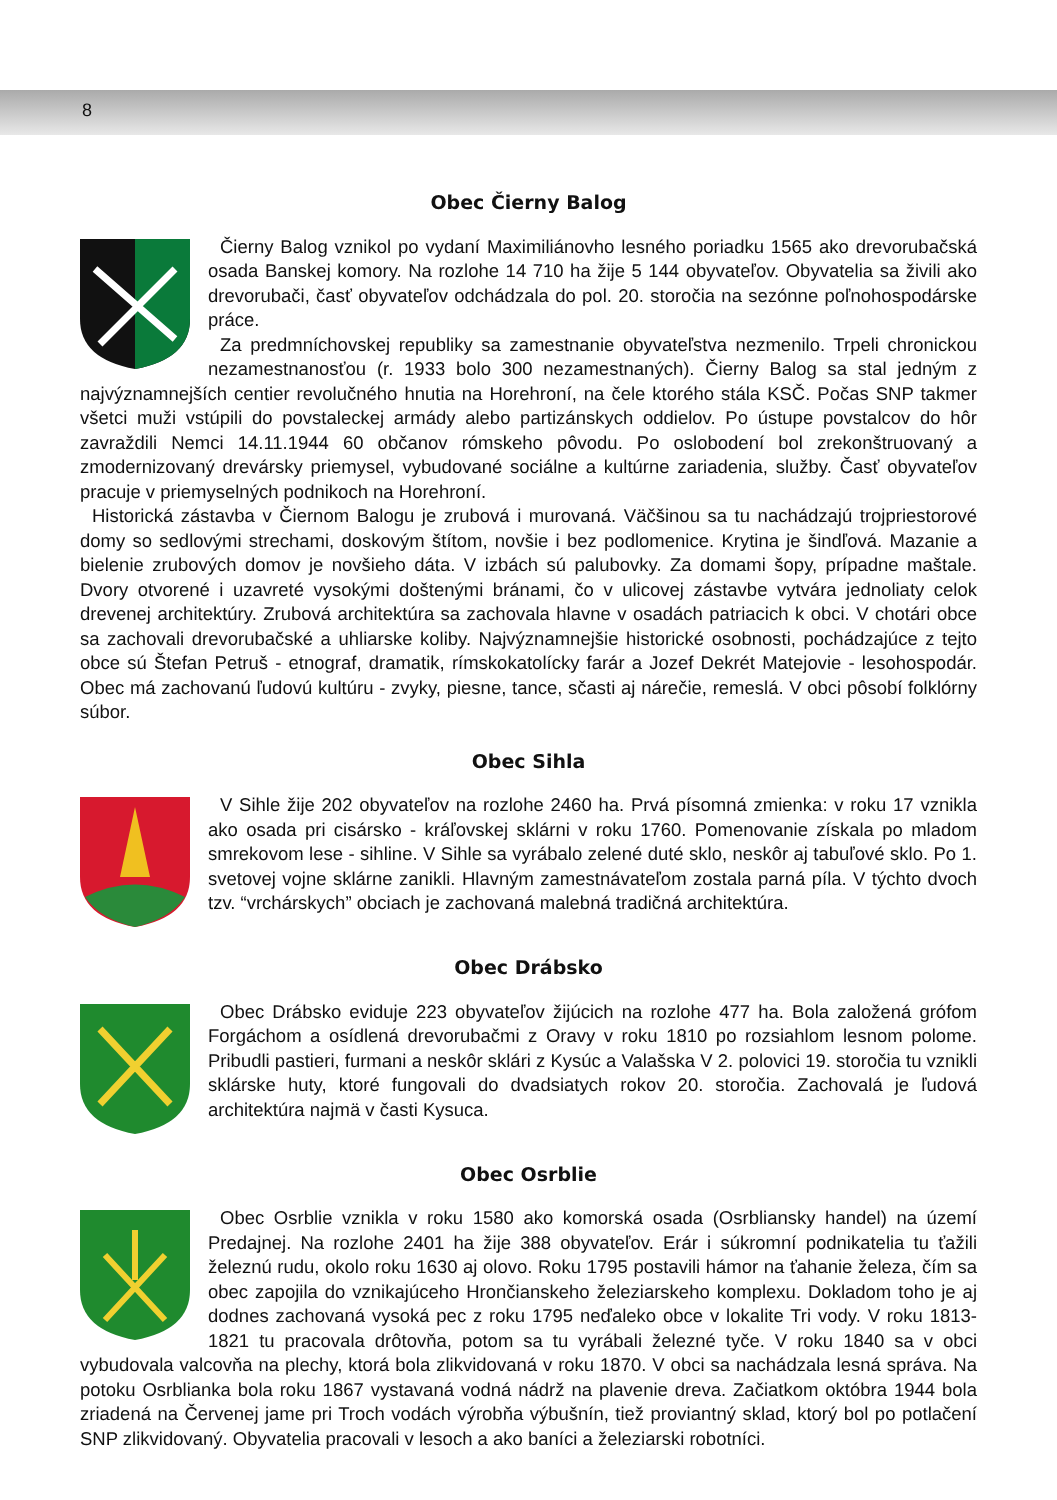8
Obec Čierny Balog
Čierny Balog vznikol po vydaní Maximiliánovho lesného poriadku 1565 ako drevorubačská osada Banskej komory. Na rozlohe 14 710 ha žije 5 144 obyvateľov. Obyvatelia sa živili ako drevorubači, časť obyvateľov odchádzala do pol. 20. storočia na sezónne poľnohospodárske práce.
Za predmníchovskej republiky sa zamestnanie obyvateľstva nezmenilo. Trpeli chronickou nezamestnanosťou (r. 1933 bolo 300 nezamestnaných). Čierny Balog sa stal jedným z najvýznamnejších centier revolučného hnutia na Horehroní, na čele ktorého stála KSČ. Počas SNP takmer všetci muži vstúpili do povstaleckej armády alebo partizánskych oddielov. Po ústupe povstalcov do hôr zavraždili Nemci 14.11.1944 60 občanov rómskeho pôvodu. Po oslobodení bol zrekonštruovaný a zmodernizovaný drevársky priemysel, vybudované sociálne a kultúrne zariadenia, služby. Časť obyvateľov pracuje v priemyselných podnikoch na Horehroní.
Historická zástavba v Čiernom Balogu je zrubová i murovaná. Väčšinou sa tu nachádzajú trojpriestorové domy so sedlovými strechami, doskovým štítom, novšie i bez podlomenice. Krytina je šindľová. Mazanie a bielenie zrubových domov je novšieho dáta. V izbách sú palubovky. Za domami šopy, prípadne maštale. Dvory otvorené i uzavreté vysokými doštenými bránami, čo v ulicovej zástavbe vytvára jednoliaty celok drevenej architektúry. Zrubová architektúra sa zachovala hlavne v osadách patriacich k obci. V chotári obce sa zachovali drevorubačské a uhliarske koliby. Najvýznamnejšie historické osobnosti, pochádzajúce z tejto obce sú Štefan Petruš - etnograf, dramatik, rímskokatolícky farár a Jozef Dekrét Matejovie - lesohospodár. Obec má zachovanú ľudovú kultúru - zvyky, piesne, tance, sčasti aj nárečie, remeslá. V obci pôsobí folklórny súbor.
Obec Sihla
V Sihle žije 202 obyvateľov na rozlohe 2460 ha. Prvá písomná zmienka: v roku 17 vznikla ako osada pri cisársko - kráľovskej sklárni v roku 1760. Pomenovanie získala po mladom smrekovom lese - sihline. V Sihle sa vyrábalo zelené duté sklo, neskôr aj tabuľové sklo. Po 1. svetovej vojne sklárne zanikli. Hlavným zamestnávateľom zostala parná píla. V týchto dvoch tzv. “vrchárskych” obciach je zachovaná malebná tradičná architektúra.
Obec Drábsko
Obec Drábsko eviduje 223 obyvateľov žijúcich na rozlohe 477 ha. Bola založená grófom Forgáchom a osídlená drevorubačmi z Oravy v roku 1810 po rozsiahlom lesnom polome. Pribudli pastieri, furmani a neskôr sklári z Kysúc a Valašska V 2. polovici 19. storočia tu vznikli sklárske huty, ktoré fungovali do dvadsiatych rokov 20. storočia. Zachovalá je ľudová architektúra najmä v časti Kysuca.
Obec Osrblie
Obec Osrblie vznikla v roku 1580 ako komorská osada (Osrbliansky handel) na území Predajnej. Na rozlohe 2401 ha žije 388 obyvateľov. Erár i súkromní podnikatelia tu ťažili železnú rudu, okolo roku 1630 aj olovo. Roku 1795 postavili hámor na ťahanie železa, čím sa obec zapojila do vznikajúceho Hrončianskeho železiarskeho komplexu. Dokladom toho je aj dodnes zachovaná vysoká pec z roku 1795 neďaleko obce v lokalite Tri vody. V roku 1813-1821 tu pracovala drôtovňa, potom sa tu vyrábali železné tyče. V roku 1840 sa v obci vybudovala valcovňa na plechy, ktorá bola zlikvidovaná v roku 1870. V obci sa nachádzala lesná správa. Na potoku Osrblianka bola roku 1867 vystavaná vodná nádrž na plavenie dreva. Začiatkom októbra 1944 bola zriadená na Červenej jame pri Troch vodách výrobňa výbušnín, tiež proviantný sklad, ktorý bol po potlačení SNP zlikvidovaný. Obyvatelia pracovali v lesoch a ako baníci a železiarski robotníci.